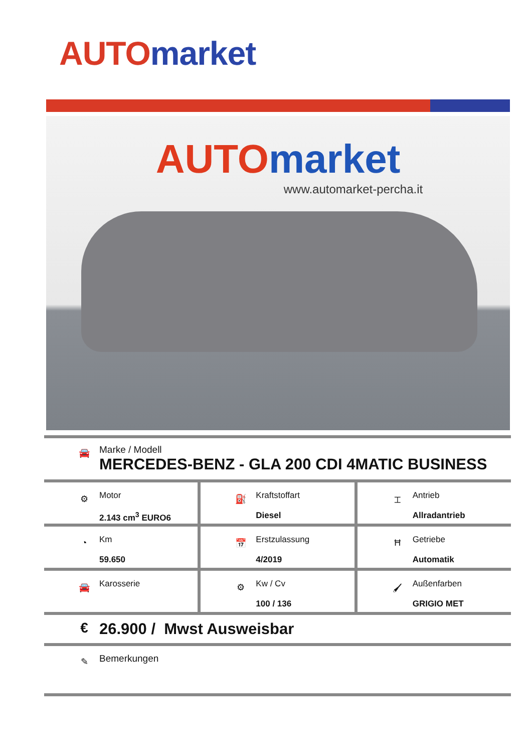AUTO market
AUTO market
www.automarket-percha.it
🚘
Marke / Modell
MERCEDES-BENZ - GLA 200 CDI 4MATIC BUSINESS
⚙
Motor
2.143 cm<sup>3</sup> EURO6
⛽
Kraftstoffart
Diesel
⌶
Antrieb
Allradantrieb
◔
Km
59.650
📅
Erstzulassung
4/2019
Ħ
Getriebe
Automatik
🚘
Karosserie
⚙
Kw / Cv
100 / 136
🖌
Außenfarben
GRIGIO MET
€ 26.900 / Mwst Ausweisbar
✎
Bemerkungen